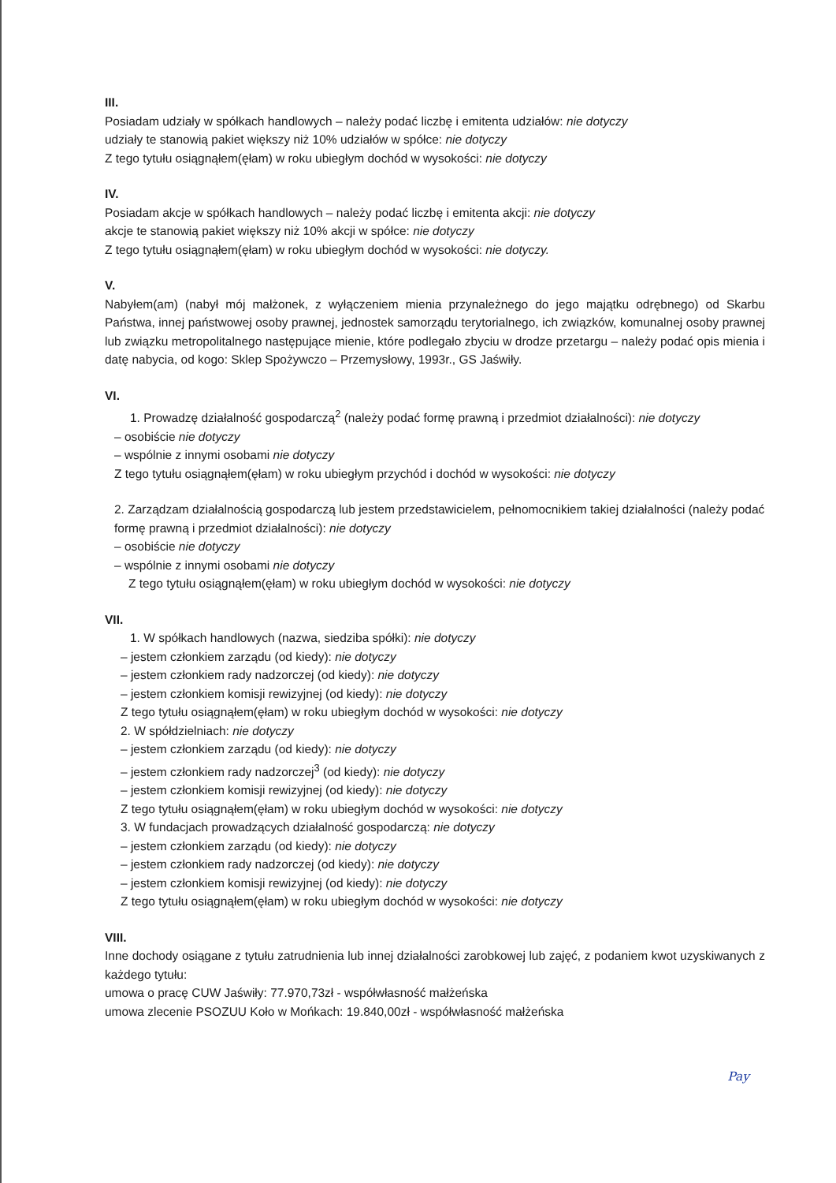III.
Posiadam udziały w spółkach handlowych – należy podać liczbę i emitenta udziałów: nie dotyczy
udziały te stanowią pakiet większy niż 10% udziałów w spółce: nie dotyczy
Z tego tytułu osiągnąłem(ęłam) w roku ubiegłym dochód w wysokości: nie dotyczy
IV.
Posiadam akcje w spółkach handlowych – należy podać liczbę i emitenta akcji: nie dotyczy
akcje te stanowią pakiet większy niż 10% akcji w spółce: nie dotyczy
Z tego tytułu osiągnąłem(ęłam) w roku ubiegłym dochód w wysokości: nie dotyczy.
V.
Nabyłem(am) (nabył mój małżonek, z wyłączeniem mienia przynależnego do jego majątku odrębnego) od Skarbu Państwa, innej państwowej osoby prawnej, jednostek samorządu terytorialnego, ich związków, komunalnej osoby prawnej lub związku metropolitalnego następujące mienie, które podlegało zbyciu w drodze przetargu – należy podać opis mienia i datę nabycia, od kogo: Sklep Spożywczo – Przemysłowy, 1993r., GS Jaświły.
VI.
1. Prowadzę działalność gospodarczą<sup>2</sup> (należy podać formę prawną i przedmiot działalności): nie dotyczy
– osobiście nie dotyczy
– wspólnie z innymi osobami nie dotyczy
Z tego tytułu osiągnąłem(ęłam) w roku ubiegłym przychód i dochód w wysokości: nie dotyczy
2. Zarządzam działalnością gospodarczą lub jestem przedstawicielem, pełnomocnikiem takiej działalności (należy podać formę prawną i przedmiot działalności): nie dotyczy
– osobiście nie dotyczy
– wspólnie z innymi osobami nie dotyczy
Z tego tytułu osiągnąłem(ęłam) w roku ubiegłym dochód w wysokości: nie dotyczy
VII.
1. W spółkach handlowych (nazwa, siedziba spółki): nie dotyczy
– jestem członkiem zarządu (od kiedy): nie dotyczy
– jestem członkiem rady nadzorczej (od kiedy): nie dotyczy
– jestem członkiem komisji rewizyjnej (od kiedy): nie dotyczy
Z tego tytułu osiągnąłem(ęłam) w roku ubiegłym dochód w wysokości: nie dotyczy
2. W spółdzielniach: nie dotyczy
– jestem członkiem zarządu (od kiedy): nie dotyczy
– jestem członkiem rady nadzorczej<sup>3</sup> (od kiedy): nie dotyczy
– jestem członkiem komisji rewizyjnej (od kiedy): nie dotyczy
Z tego tytułu osiągnąłem(ęłam) w roku ubiegłym dochód w wysokości: nie dotyczy
3. W fundacjach prowadzących działalność gospodarczą: nie dotyczy
– jestem członkiem zarządu (od kiedy): nie dotyczy
– jestem członkiem rady nadzorczej (od kiedy): nie dotyczy
– jestem członkiem komisji rewizyjnej (od kiedy): nie dotyczy
Z tego tytułu osiągnąłem(ęłam) w roku ubiegłym dochód w wysokości: nie dotyczy
VIII.
Inne dochody osiągane z tytułu zatrudnienia lub innej działalności zarobkowej lub zajęć, z podaniem kwot uzyskiwanych z każdego tytułu:
umowa o pracę CUW Jaświły: 77.970,73zł - współwłasność małżeńska
umowa zlecenie PSOZUU Koło w Mońkach: 19.840,00zł - współwłasność małżeńska
Pay